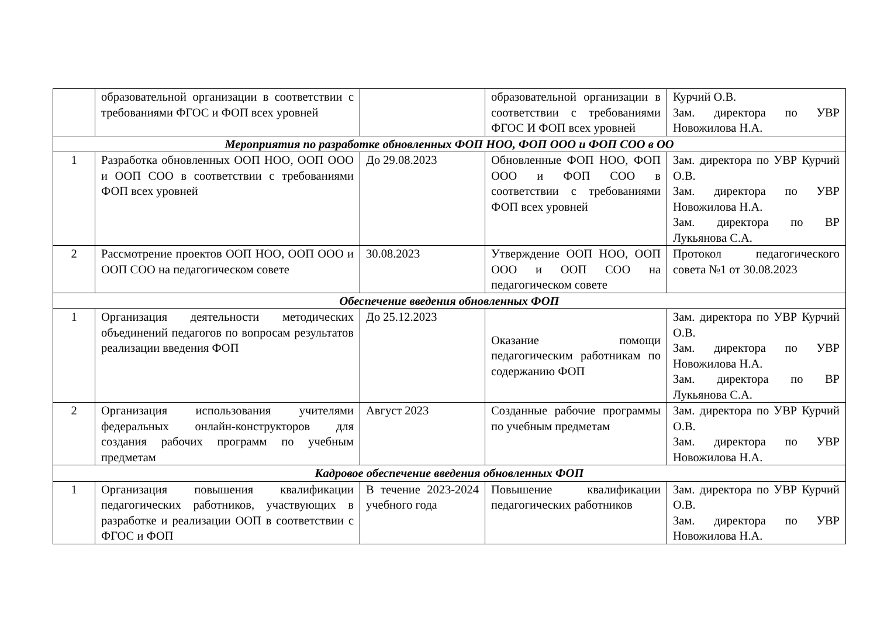| | образовательной организации в соответствии с требованиями ФГОС и ФОП всех уровней | | образовательной организации в соответствии с требованиями ФГОС И ФОП всех уровней | Курчий О.В. Зам. директора по УВР Новожилова Н.А. |
| Мероприятия по разработке обновленных ФОП НОО, ФОП ООО и ФОП СОО в ОО | | | | |
| 1 | Разработка обновленных ООП НОО, ООП ООО и ООП СОО в соответствии с требованиями ФОП всех уровней | До 29.08.2023 | Обновленные ФОП НОО, ФОП ООО и ФОП СОО в соответствии с требованиями ФОП всех уровней | Зам. директора по УВР Курчий О.В. Зам. директора по УВР Новожилова Н.А. Зам. директора по ВР Лукьянова С.А. |
| 2 | Рассмотрение проектов ООП НОО, ООП ООО и ООП СОО на педагогическом совете | 30.08.2023 | Утверждение ООП НОО, ООП ООО и ООП СОО на педагогическом совете | Протокол педагогического совета №1 от 30.08.2023 |
| Обеспечение введения обновленных ФОП | | | | |
| 1 | Организация деятельности методических объединений педагогов по вопросам результатов реализации введения ФОП | До 25.12.2023 | Оказание помощи педагогическим работникам по содержанию ФОП | Зам. директора по УВР Курчий О.В. Зам. директора по УВР Новожилова Н.А. Зам. директора по ВР Лукьянова С.А. |
| 2 | Организация использования учителями федеральных онлайн-конструкторов для создания рабочих программ по учебным предметам | Август 2023 | Созданные рабочие программы по учебным предметам | Зам. директора по УВР Курчий О.В. Зам. директора по УВР Новожилова Н.А. |
| Кадровое обеспечение введения обновленных ФОП | | | | |
| 1 | Организация повышения квалификации педагогических работников, участвующих в разработке и реализации ООП в соответствии с ФГОС и ФОП | В течение 2023-2024 учебного года | Повышение квалификации педагогических работников | Зам. директора по УВР Курчий О.В. Зам. директора по УВР Новожилова Н.А. |